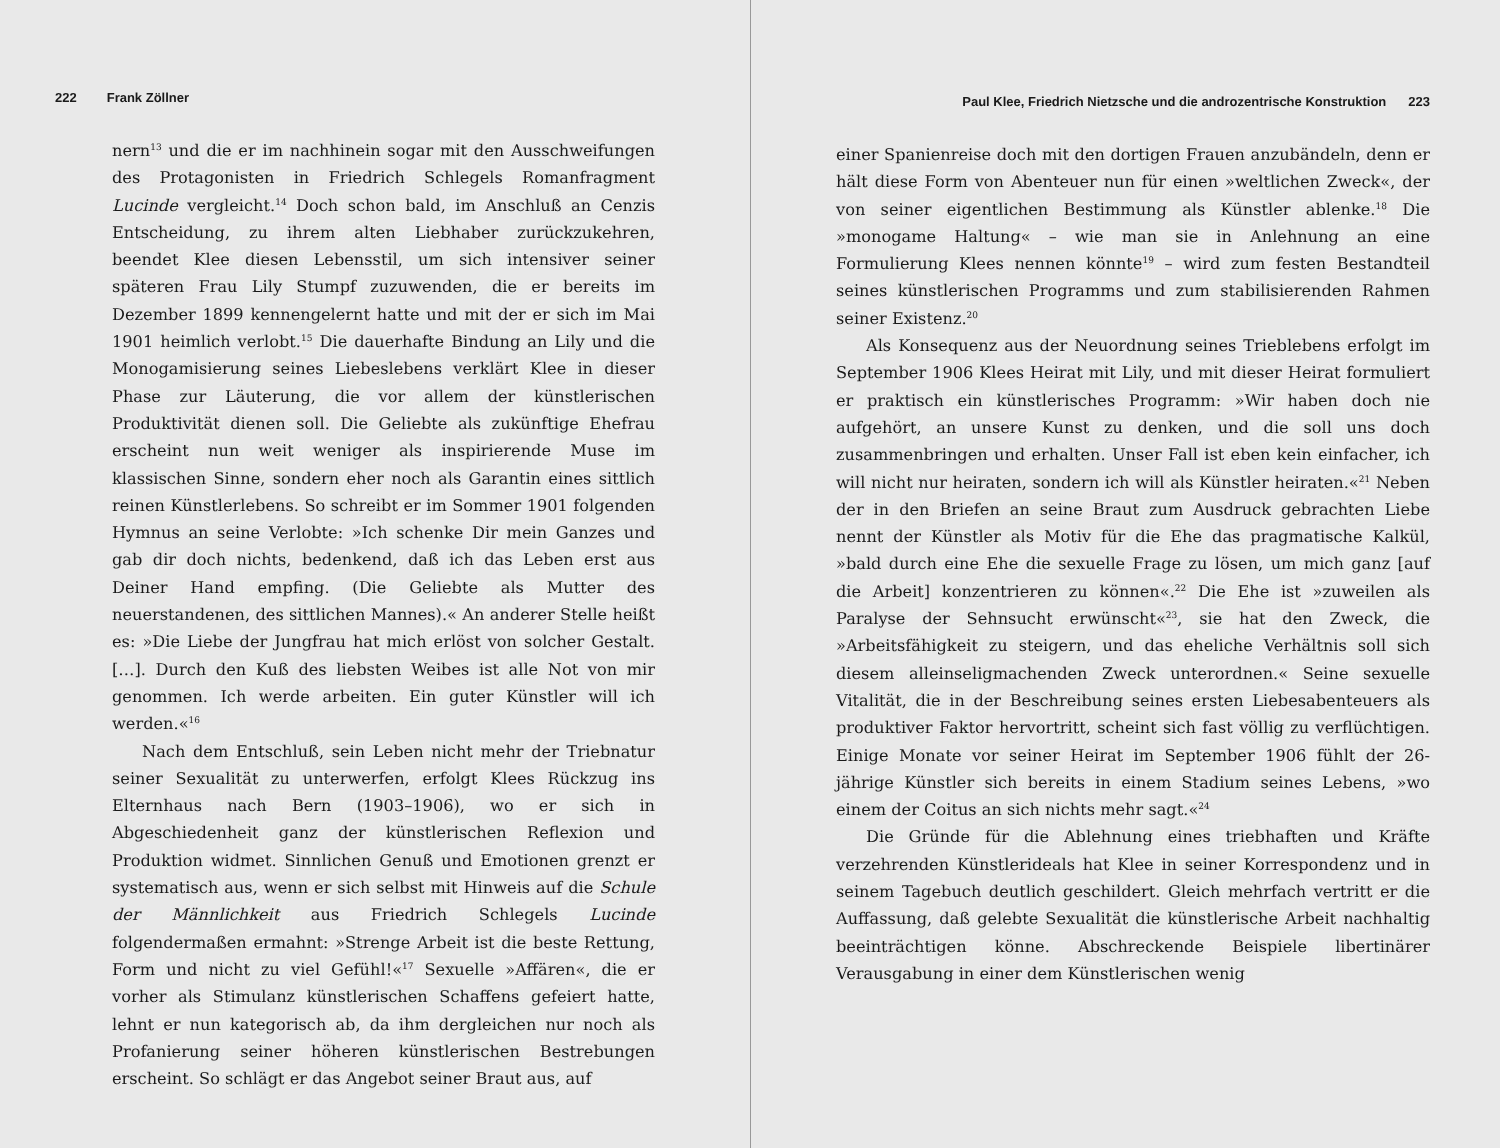222 Frank Zöllner
nern<sup>13</sup> und die er im nachhinein sogar mit den Ausschweifungen des Protagonisten in Friedrich Schlegels Romanfragment Lucinde vergleicht.<sup>14</sup> Doch schon bald, im Anschluß an Cenzis Entscheidung, zu ihrem alten Liebhaber zurückzukehren, beendet Klee diesen Lebensstil, um sich intensiver seiner späteren Frau Lily Stumpf zuzuwenden, die er bereits im Dezember 1899 kennengelernt hatte und mit der er sich im Mai 1901 heimlich verlobt.<sup>15</sup> Die dauerhafte Bindung an Lily und die Monogamisierung seines Liebeslebens verklärt Klee in dieser Phase zur Läuterung, die vor allem der künstlerischen Produktivität dienen soll. Die Geliebte als zukünftige Ehefrau erscheint nun weit weniger als inspirierende Muse im klassischen Sinne, sondern eher noch als Garantin eines sittlich reinen Künstlerlebens. So schreibt er im Sommer 1901 folgenden Hymnus an seine Verlobte: »Ich schenke Dir mein Ganzes und gab dir doch nichts, bedenkend, daß ich das Leben erst aus Deiner Hand empfing. (Die Geliebte als Mutter des neuerstandenen, des sittlichen Mannes).« An anderer Stelle heißt es: »Die Liebe der Jungfrau hat mich erlöst von solcher Gestalt. […]. Durch den Kuß des liebsten Weibes ist alle Not von mir genommen. Ich werde arbeiten. Ein guter Künstler will ich werden.«<sup>16</sup>
Nach dem Entschluß, sein Leben nicht mehr der Triebnatur seiner Sexualität zu unterwerfen, erfolgt Klees Rückzug ins Elternhaus nach Bern (1903–1906), wo er sich in Abgeschiedenheit ganz der künstlerischen Reflexion und Produktion widmet. Sinnlichen Genuß und Emotionen grenzt er systematisch aus, wenn er sich selbst mit Hinweis auf die Schule der Männlichkeit aus Friedrich Schlegels Lucinde folgendermaßen ermahnt: »Strenge Arbeit ist die beste Rettung, Form und nicht zu viel Gefühl!«<sup>17</sup> Sexuelle »Affären«, die er vorher als Stimulanz künstlerischen Schaffens gefeiert hatte, lehnt er nun kategorisch ab, da ihm dergleichen nur noch als Profanierung seiner höheren künstlerischen Bestrebungen erscheint. So schlägt er das Angebot seiner Braut aus, auf
Paul Klee, Friedrich Nietzsche und die androzentrische Konstruktion 223
einer Spanienreise doch mit den dortigen Frauen anzubändeln, denn er hält diese Form von Abenteuer nun für einen »weltlichen Zweck«, der von seiner eigentlichen Bestimmung als Künstler ablenke.<sup>18</sup> Die »monogame Haltung« – wie man sie in Anlehnung an eine Formulierung Klees nennen könnte<sup>19</sup> – wird zum festen Bestandteil seines künstlerischen Programms und zum stabilisierenden Rahmen seiner Existenz.<sup>20</sup>
Als Konsequenz aus der Neuordnung seines Trieblebens erfolgt im September 1906 Klees Heirat mit Lily, und mit dieser Heirat formuliert er praktisch ein künstlerisches Programm: »Wir haben doch nie aufgehört, an unsere Kunst zu denken, und die soll uns doch zusammenbringen und erhalten. Unser Fall ist eben kein einfacher, ich will nicht nur heiraten, sondern ich will als Künstler heiraten.«<sup>21</sup> Neben der in den Briefen an seine Braut zum Ausdruck gebrachten Liebe nennt der Künstler als Motiv für die Ehe das pragmatische Kalkül, »bald durch eine Ehe die sexuelle Frage zu lösen, um mich ganz [auf die Arbeit] konzentrieren zu können«.<sup>22</sup> Die Ehe ist »zuweilen als Paralyse der Sehnsucht erwünscht«<sup>23</sup>, sie hat den Zweck, die »Arbeitsfähigkeit zu steigern, und das eheliche Verhältnis soll sich diesem alleinseligmachenden Zweck unterordnen.« Seine sexuelle Vitalität, die in der Beschreibung seines ersten Liebesabenteuers als produktiver Faktor hervortritt, scheint sich fast völlig zu verflüchtigen. Einige Monate vor seiner Heirat im September 1906 fühlt der 26-jährige Künstler sich bereits in einem Stadium seines Lebens, »wo einem der Coitus an sich nichts mehr sagt.«<sup>24</sup>
Die Gründe für die Ablehnung eines triebhaften und Kräfte verzehrenden Künstlerideals hat Klee in seiner Korrespondenz und in seinem Tagebuch deutlich geschildert. Gleich mehrfach vertritt er die Auffassung, daß gelebte Sexualität die künstlerische Arbeit nachhaltig beeinträchtigen könne. Abschreckende Beispiele libertinärer Verausgabung in einer dem Künstlerischen wenig